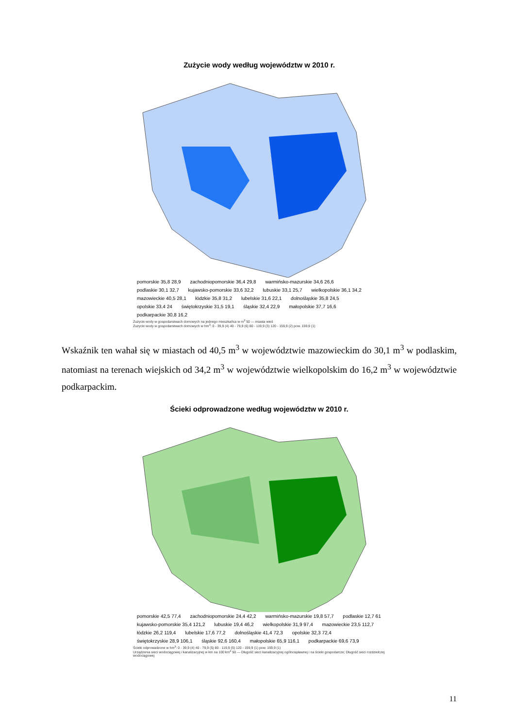Zużycie wody według województw w 2010 r.
pomorskie 35,8 28,9 zachodniopomorskie 36,4 29,8 warmińsko-mazurskie 34,6 26,6 podlaskie 30,1 32,7 kujawsko-pomorskie 33,6 32,2 lubuskie 33,1 25,7 wielkopolskie 36,1 34,2 mazowieckie 40,5 28,1 łódzkie 35,8 31,2 lubelskie 31,6 22,1 dolnośląskie 35,8 24,5 opolskie 33,4 24 świętokrzyskie 31,5 19,1 śląskie 32,4 22,9 małopolskie 37,7 16,6 podkarpackie 30,8 16,2
Zużycie wody w gospodarstwach domowych na jednego mieszkańca w m<sup>3</sup> 50 — miasta wieś
Zużycie wody w gospodarstwach domowych w hm<sup>3</sup>: 0 - 39,9 (4) 40 - 79,9 (6) 80 - 119,9 (3) 120 - 159,9 (2) pow. 159,9 (1)
Wskaźnik ten wahał się w miastach od 40,5 m<sup>3</sup> w województwie mazowieckim do 30,1 m<sup>3</sup> w podlaskim, natomiast na terenach wiejskich od 34,2 m<sup>3</sup> w województwie wielkopolskim do 16,2 m<sup>3</sup> w województwie podkarpackim.
Ścieki odprowadzone według województw w 2010 r.
pomorskie 42,5 77,4 zachodniopomorskie 24,4 42,2 warmińsko-mazurskie 19,8 57,7 podlaskie 12,7 61 kujawsko-pomorskie 35,4 121,2 lubuskie 19,4 46,2 wielkopolskie 31,9 97,4 mazowieckie 23,5 112,7 łódzkie 26,2 119,4 lubelskie 17,6 77,2 dolnośląskie 41,4 72,3 opolskie 32,3 72,4 świętokrzyskie 28,9 106,1 śląskie 92,6 160,4 małopolskie 65,9 116,1 podkarpackie 69,6 73,9
Ścieki odprowadzone w hm<sup>3</sup>: 0 - 39,9 (4) 40 - 79,9 (5) 80 - 119,9 (5) 120 - 159,9 (1) pow. 159,9 (1)
Urządzenia sieci wodociągowej i kanalizacyjnej w km na 100 km<sup>2</sup> 50 — Długość sieci kanalizacyjnej ogólnospławnej i na ścieki gospodarcze; Długość sieci rozdzielczej wodociągowej
11